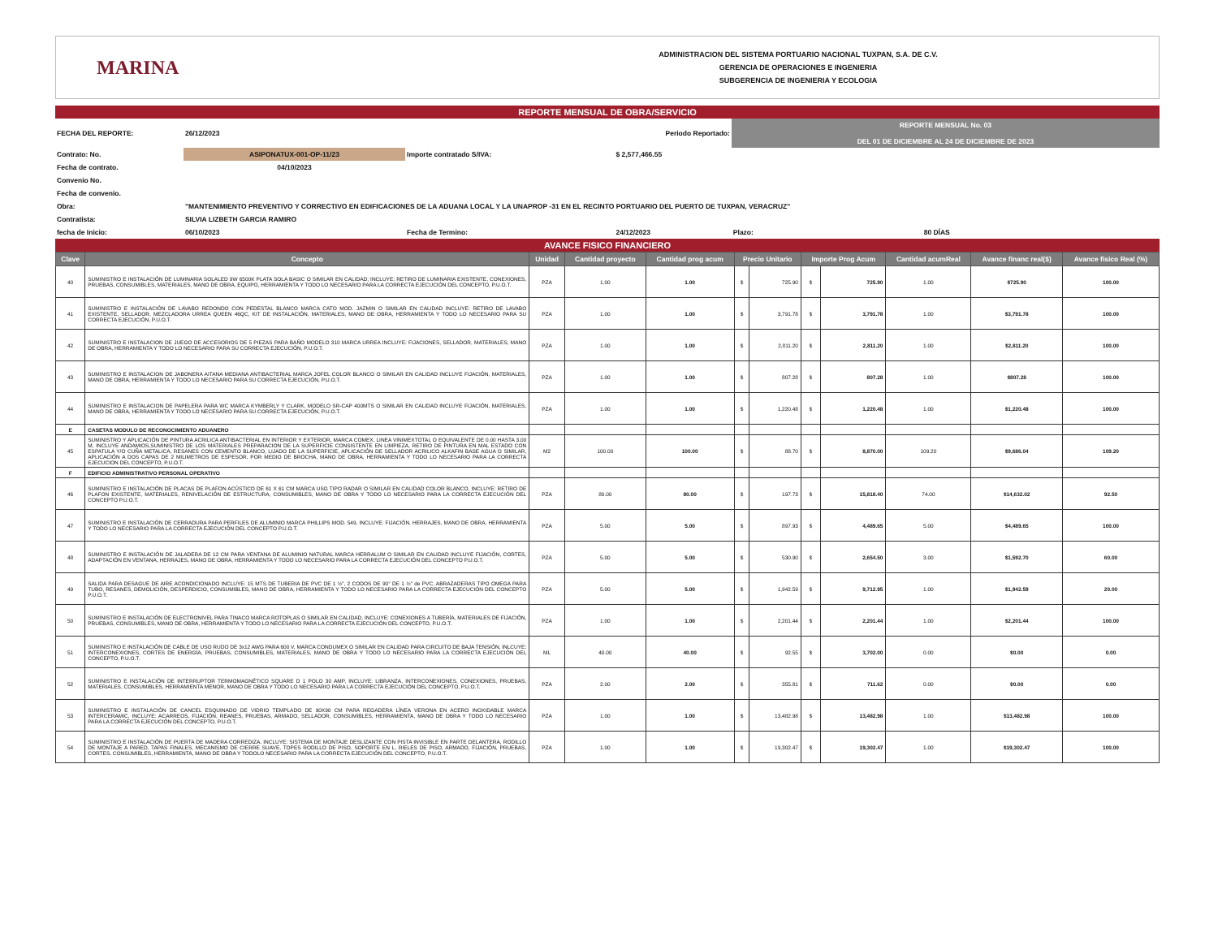MARINA
ADMINISTRACION DEL SISTEMA PORTUARIO NACIONAL TUXPAN, S.A. DE C.V.
GERENCIA DE OPERACIONES E INGENIERIA
SUBGERENCIA DE INGENIERIA Y ECOLOGIA
REPORTE MENSUAL DE OBRA/SERVICIO
| FECHA DEL REPORTE: | 26/12/2023 | Periodo Reportado: | | | REPORTE MENSUAL No. 03 DEL 01 DE DICIEMBRE AL 24 DE DICIEMBRE DE 2023 | |
| Contrato: No. | ASIPONATUX-001-OP-11/23 | | Importe contratado S/IVA: | $ 2,577,466.55 | | |
| Fecha de contrato. | 04/10/2023 | | | | | |
| Convenio No. | | | | | | |
| Fecha de convenio. | | | | | | |
| Obra: | "MANTENIMIENTO PREVENTIVO Y CORRECTIVO EN EDIFICACIONES DE LA ADUANA LOCAL Y LA UNAPROP -31 EN EL RECINTO PORTUARIO DEL PUERTO DE TUXPAN, VERACRUZ" | | | | | |
| Contratista: | SILVIA LIZBETH GARCIA RAMIRO | | | | | |
| fecha de Inicio: | 06/10/2023 | | Fecha de Termino: | 24/12/2023 | Plazo: | 80 DÍAS |
AVANCE FISICO FINANCIERO
| Clave | Concepto | Unidad | Cantidad proyecto | Cantidad prog acum | Precio Unitario | | Importe Prog Acum | | Cantidad acumReal | Avance financ real($) | Avance fisico Real (%) |
| --- | --- | --- | --- | --- | --- | --- | --- | --- | --- | --- | --- |
| 40 | SUMINISTRO E INSTALACIÓN DE LUMINARIA SOLALED 9W 6500K PLATA SOLA BASIC O SIMILAR EN CALIDAD; INCLUYE: RETIRO DE LUMINARIA EXISTENTE, CONEXIONES, PRUEBAS, CONSUMIBLES, MATERIALES, MANO DE OBRA, EQUIPO, HERRAMIENTA Y TODO LO NECESARIO PARA LA CORRECTA EJECUCIÓN DEL CONCEPTO, P.U.O.T. | PZA | 1.00 | 1.00 | $ | 725.90 | $ | 725.90 | 1.00 | $725.90 | 100.00 |
| 41 | SUMINISTRO E INSTALACIÓN DE LAVABO REDONDO CON PEDESTAL BLANCO MARCA CATO MOD. JAZMIN O SIMILAR EN CALIDAD INCLUYE: RETIRO DE LAVABO EXISTENTE, SELLADOR, MEZCLADORA URREA QUEEN 46QC, KIT DE INSTALACIÓN, MATERIALES, MANO DE OBRA, HERRAMIENTA Y TODO LO NECESARIO PARA SU CORRECTA EJECUCIÓN, P.U.O.T. | PZA | 1.00 | 1.00 | $ | 3,791.78 | $ | 3,791.78 | 1.00 | $3,791.78 | 100.00 |
| 42 | SUMINISTRO E INSTALACION DE JUEGO DE ACCESORIOS DE 5 PIEZAS PARA BAÑO MODELO 310 MARCA URREA INCLUYE: FIJACIONES, SELLADOR, MATERIALES, MANO DE OBRA, HERRAMIENTA Y TODO LO NECESARIO PARA SU CORRECTA EJECUCIÓN, P.U.O.T. | PZA | 1.00 | 1.00 | $ | 2,811.20 | $ | 2,811.20 | 1.00 | $2,811.20 | 100.00 |
| 43 | SUMINISTRO E INSTALACION DE JABONERA AITANA MEDIANA ANTIBACTERIAL MARCA JOFEL COLOR BLANCO O SIMILAR EN CALIDAD INCLUYE FIJACIÓN, MATERIALES, MANO DE OBRA, HERRAMIENTA Y TODO LO NECESARIO PARA SU CORRECTA EJECUCIÓN, P.U.O.T. | PZA | 1.00 | 1.00 | $ | 807.28 | $ | 807.28 | 1.00 | $807.28 | 100.00 |
| 44 | SUMINISTRO E INSTALACION DE PAPELERA PARA WC MARCA KYMBERLY Y CLARK, MODELO SR-CAP 400MTS O SIMILAR EN CALIDAD INCLUYE FIJACIÓN, MATERIALES, MANO DE OBRA, HERRAMIENTA Y TODO LO NECESARIO PARA SU CORRECTA EJECUCIÓN, P.U.O.T. | PZA | 1.00 | 1.00 | $ | 1,220.48 | $ | 1,220.48 | 1.00 | $1,220.48 | 100.00 |
| E | CASETAS MODULO DE RECONOCIMIENTO ADUANERO | | | | | | | | | | |
| 45 | SUMINISTRO Y APLICACIÓN DE PINTURA ACRILICA ANTIBACTERIAL EN INTERIOR Y EXTERIOR, MARCA COMEX, LINEA VINIMEXTOTAL O EQUIVALENTE DE 0.00 HASTA 3.00 M, INCLUYE ANDAMIOS,SUMINISTRO DE LOS MATERIALES PREPARACION DE LA SUPERFICIE CONSISTENTE EN LIMPIEZA, RETIRO DE PINTURA EN MAL ESTADO CON ESPATULA Y/O CUÑA METALICA, RESANES CON CEMENTO BLANCO, LIJADO DE LA SUPERFICIE, APLICACIÓN DE SELLADOR ACRILICO ALKAFIN BASE AGUA O SIMILAR, APLICACIÓN A DOS CAPAS DE 2 MILIMETROS DE ESPESOR, POR MEDIO DE BROCHA, MANO DE OBRA, HERRAMIENTA Y TODO LO NECESARIO PARA LA CORRECTA EJECUCION DEL CONCEPTO, P.U.O.T. | M2 | 100.00 | 100.00 | $ | 88.70 | $ | 8,870.00 | 109.20 | $9,686.04 | 109.20 |
| F | EDIFICIO ADMINISTRATIVO PERSONAL OPERATIVO | | | | | | | | | | |
| 46 | SUMINISTRO E INSTALACIÓN DE PLACAS DE PLAFON ACÚSTICO DE 61 X 61 CM MARCA USG TIPO RADAR O SIMILAR EN CALIDAD COLOR BLANCO, INCLUYE: RETIRO DE PLAFON EXISTENTE, MATERIALES, RENIVELACIÓN DE ESTRUCTURA, CONSUMIBLES, MANO DE OBRA Y TODO LO NECESARIO PARA LA CORRECTA EJECUCIÓN DEL CONCEPTO P.U.O.T. | PZA | 80.00 | 80.00 | $ | 197.73 | $ | 15,818.40 | 74.00 | $14,632.02 | 92.50 |
| 47 | SUMINISTRO E INSTALACIÓN DE CERRADURA PARA PERFILES DE ALUMINIO MARCA PHILLIPS MOD. 549, INCLUYE: FIJACIÓN, HERRAJES, MANO DE OBRA, HERRAMIENTA Y TODO LO NECESARIO PARA LA CORRECTA EJECUCIÓN DEL CONCEPTO P.U.O.T. | PZA | 5.00 | 5.00 | $ | 897.93 | $ | 4,489.65 | 5.00 | $4,489.65 | 100.00 |
| 48 | SUMINISTRO E INSTALACIÓN DE JALADERA DE 12 CM PARA VENTANA DE ALUMINIO NATURAL MARCA HERRALUM O SIMILAR EN CALIDAD INCLUYE FIJACIÓN, CORTES, ADAPTACIÓN EN VENTANA, HERRAJES, MANO DE OBRA, HERRAMIENTA Y TODO LO NECESARIO PARA LA CORRECTA EJECUCIÓN DEL CONCEPTO P.U.O.T. | PZA | 5.00 | 5.00 | $ | 530.90 | $ | 2,654.50 | 3.00 | $1,592.70 | 60.00 |
| 49 | SALIDA PARA DESAGUE DE AIRE ACONDICIONADO INCLUYE: 15 MTS DE TUBERIA DE PVC DE 1 ½", 2 CODOS DE 90° DE 1 ½" de PVC, ABRAZADERAS TIPO OMEGA PARA TUBO, RESANES, DEMOLICIÓN, DESPERDICIO, CONSUMIBLES, MANO DE OBRA, HERRAMIENTA Y TODO LO NECESARIO PARA LA CORRECTA EJECUCIÓN DEL CONCEPTO P.U.O.T. | PZA | 5.00 | 5.00 | $ | 1,942.59 | $ | 9,712.95 | 1.00 | $1,942.59 | 20.00 |
| 50 | SUMINISTRO E INSTALACIÓN DE ELECTRONIVEL PARA TINACO MARCA ROTOPLAS O SIMILAR EN CALIDAD, INCLUYE: CONEXIONES A TUBERÍA, MATERIALES DE FIJACIÓN, PRUEBAS, CONSUMIBLES, MANO DE OBRA, HERRAMIENTA Y TODO LO NECESARIO PARA LA CORRECTA EJECUCIÓN DEL CONCEPTO, P.U.O.T. | PZA | 1.00 | 1.00 | $ | 2,201.44 | $ | 2,201.44 | 1.00 | $2,201.44 | 100.00 |
| 51 | SUMINISTRO E INSTALACIÓN DE CABLE DE USO RUDO DE 3x12 AWG PARA 600 V, MARCA CONDUMEX O SIMILAR EN CALIDAD PARA CIRCUITO DE BAJA TENSIÓN, INLCUYE: INTERCONEXIONES, CORTES DE ENERGÍA, PRUEBAS, CONSUMIBLES, MATERIALES, MANO DE OBRA Y TODO LO NECESARIO PARA LA CORRECTA EJECUCIÓN DEL CONCEPTO, P.U.O.T. | ML | 40.00 | 40.00 | $ | 92.55 | $ | 3,702.00 | 0.00 | $0.00 | 0.00 |
| 52 | SUMINISTRO E INSTALACIÓN DE INTERRUPTOR TERMOMAGNÉTICO SQUARE D 1 POLO 30 AMP, INCLUYE: LIBRANZA, INTERCONEXIONES, CONEXIONES, PRUEBAS, MATERIALES, CONSUMIBLES, HERRAMIENTA MENOR, MANO DE OBRA Y TODO LO NECESARIO PARA LA CORRECTA EJECUCIÓN DEL CONCEPTO, P.U.O.T. | PZA | 2.00 | 2.00 | $ | 355.81 | $ | 711.62 | 0.00 | $0.00 | 0.00 |
| 53 | SUMINISTRO E INSTALACIÓN DE CANCEL ESQUINADO DE VIDRIO TEMPLADO DE 90X90 CM PARA REGADERA LÍNEA VERONA EN ACERO INOXIDABLE MARCA INTERCERAMIC, INCLUYE: ACARREOS, FIJACIÓN, REANES, PRUEBAS, ARMADO, SELLADOR, CONSUMIBLES, HERRAMIENTA, MANO DE OBRA Y TODO LO NECESARIO PARA LA CORRECTA EJECUCIÓN DEL CONCEPTO, P.U.O.T. | PZA | 1.00 | 1.00 | $ | 13,482.98 | $ | 13,482.98 | 1.00 | $13,482.98 | 100.00 |
| 54 | SUMINISTRO E INSTALACIÓN DE PUERTA DE MADERA CORREDIZA, INCLUYE: SISTEMA DE MONTAJE DESLIZANTE CON PISTA INVISIBLE EN PARTE DELANTERA, RODILLO DE MONTAJE A PARED, TAPAS FINALES, MECANISMO DE CIERRE SUAVE, TOPES RODILLO DE PISO, SOPORTE EN L, RIELES DE PISO, ARMADO, FIJACIÓN, PRUEBAS, CORTES, CONSUMIBLES, HERRAMIENTA, MANO DE OBRA Y TODOLO NECESARIO PARA LA CORRECTA EJECUCIÓN DEL CONCEPTO, P.U.O.T. | PZA | 1.00 | 1.00 | $ | 19,302.47 | $ | 19,302.47 | 1.00 | $19,302.47 | 100.00 |